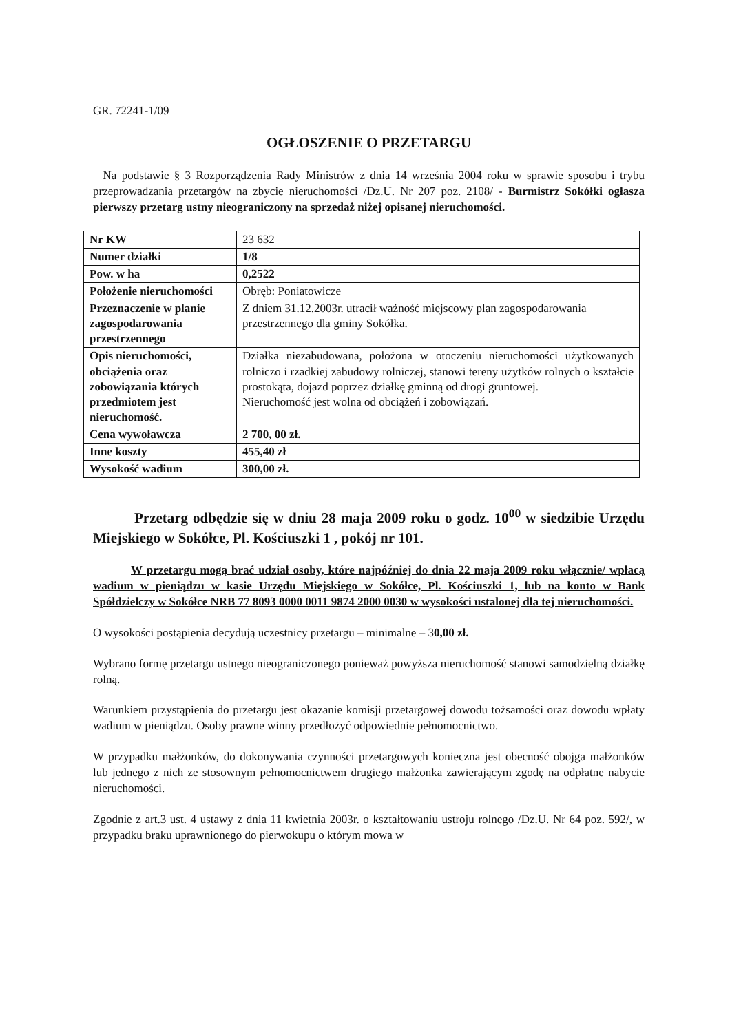GR. 72241-1/09
OGŁOSZENIE O PRZETARGU
Na podstawie § 3 Rozporządzenia Rady Ministrów z dnia 14 września 2004 roku w sprawie sposobu i trybu przeprowadzania przetargów na zbycie nieruchomości /Dz.U. Nr 207 poz. 2108/ - Burmistrz Sokółki ogłasza pierwszy przetarg ustny nieograniczony na sprzedaż niżej opisanej nieruchomości.
| Nr KW | 23 632 |
| Numer działki | 1/8 |
| Pow. w ha | 0,2522 |
| Położenie nieruchomości | Obręb: Poniatowicze |
| Przeznaczenie w planie zagospodarowania przestrzennego | Z dniem 31.12.2003r. utracił ważność miejscowy plan zagospodarowania przestrzennego dla gminy Sokółka. |
| Opis nieruchomości, obciążenia oraz zobowiązania których przedmiotem jest nieruchomość. | Działka niezabudowana, położona w otoczeniu nieruchomości użytkowanych rolniczo i rzadkiej zabudowy rolniczej, stanowi tereny użytków rolnych o kształcie prostokąta, dojazd poprzez działkę gminną od drogi gruntowej. Nieruchomość jest wolna od obciążeń i zobowiązań. |
| Cena wywoławcza | 2 700, 00 zł. |
| Inne koszty | 455,40 zł |
| Wysokość wadium | 300,00 zł. |
Przetarg odbędzie się w dniu 28 maja 2009 roku o godz. 10<sup>00</sup> w siedzibie Urzędu Miejskiego w Sokółce, Pl. Kościuszki 1 , pokój nr 101.
W przetargu mogą brać udział osoby, które najpóźniej do dnia 22 maja 2009 roku włącznie/ wpłacą wadium w pieniądzu w kasie Urzędu Miejskiego w Sokółce, Pl. Kościuszki 1, lub na konto w Bank Spółdzielczy w Sokółce NRB 77 8093 0000 0011 9874 2000 0030 w wysokości ustalonej dla tej nieruchomości.
O wysokości postąpienia decydują uczestnicy przetargu – minimalne – 30,00 zł.
Wybrano formę przetargu ustnego nieograniczonego ponieważ powyższa nieruchomość stanowi samodzielną działkę rolną.
Warunkiem przystąpienia do przetargu jest okazanie komisji przetargowej dowodu tożsamości oraz dowodu wpłaty wadium w pieniądzu. Osoby prawne winny przedłożyć odpowiednie pełnomocnictwo.
W przypadku małżonków, do dokonywania czynności przetargowych konieczna jest obecność obojga małżonków lub jednego z nich ze stosownym pełnomocnictwem drugiego małżonka zawierającym zgodę na odpłatne nabycie nieruchomości.
Zgodnie z art.3 ust. 4 ustawy z dnia 11 kwietnia 2003r. o kształtowaniu ustroju rolnego /Dz.U. Nr 64 poz. 592/, w przypadku braku uprawnionego do pierwokupu o którym mowa w